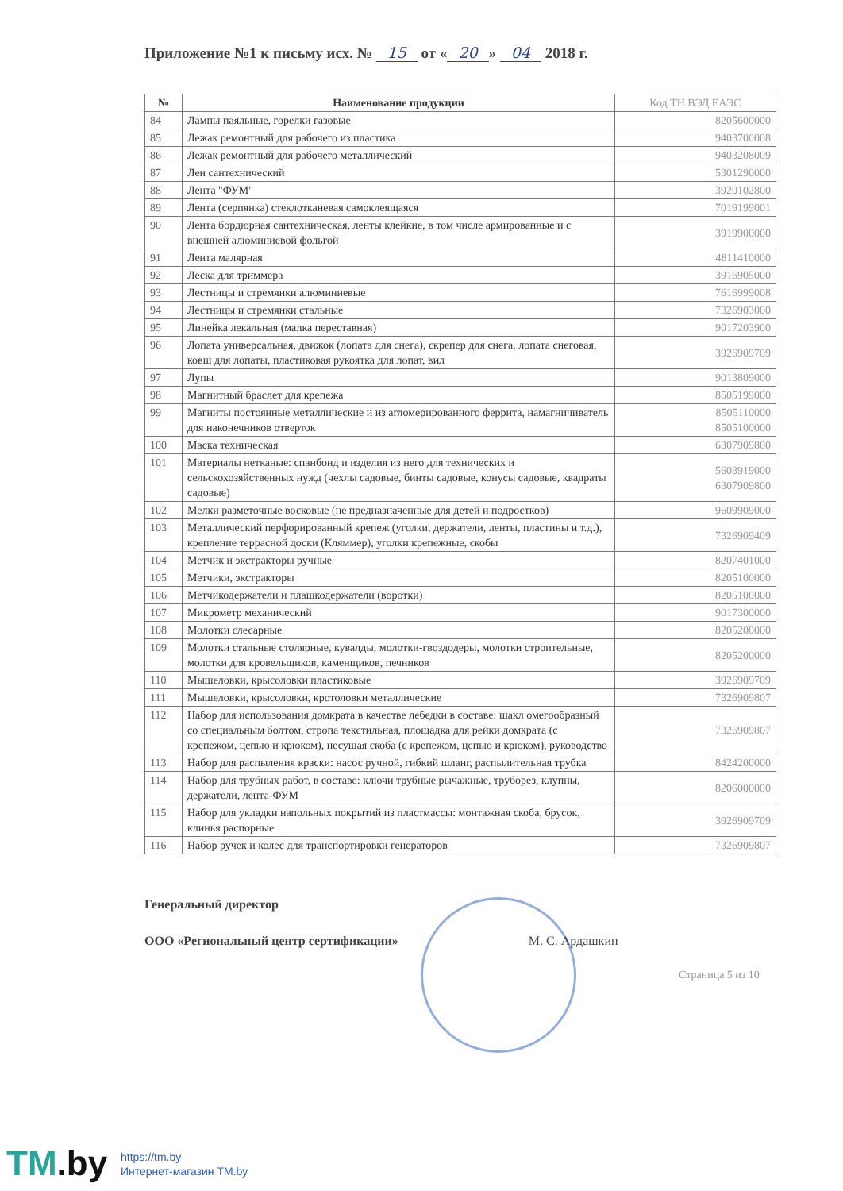Приложение №1 к письму исх. № 15 от « 20 » 04 2018 г.
| № | Наименование продукции | Код ТН ВЭД ЕАЭС |
| --- | --- | --- |
| 84 | Лампы паяльные, горелки газовые | 8205600000 |
| 85 | Лежак ремонтный для рабочего из пластика | 9403700008 |
| 86 | Лежак ремонтный для рабочего металлический | 9403208009 |
| 87 | Лен сантехнический | 5301290000 |
| 88 | Лента "ФУМ" | 3920102800 |
| 89 | Лента (серпянка) стеклотканевая самоклеящаяся | 7019199001 |
| 90 | Лента бордюрная сантехническая, ленты клейкие, в том числе армированные и с внешней алюминиевой фольгой | 3919900000 |
| 91 | Лента малярная | 4811410000 |
| 92 | Леска для триммера | 3916905000 |
| 93 | Лестницы и стремянки алюминиевые | 7616999008 |
| 94 | Лестницы и стремянки стальные | 7326903000 |
| 95 | Линейка лекальная (малка переставная) | 9017203900 |
| 96 | Лопата универсальная, движок (лопата для снега), скрепер для снега, лопата снеговая, ковш для лопаты, пластиковая рукоятка для лопат, вил | 3926909709 |
| 97 | Лупы | 9013809000 |
| 98 | Магнитный браслет для крепежа | 8505199000 |
| 99 | Магниты постоянные металлические и из агломерированного феррита, намагничиватель для наконечников отверток | 8505110000 8505100000 |
| 100 | Маска техническая | 6307909800 |
| 101 | Материалы нетканые: спанбонд и изделия из него для технических и сельскохозяйственных нужд (чехлы садовые, бинты садовые, конусы садовые, квадраты садовые) | 5603919000 6307909800 |
| 102 | Мелки разметочные восковые (не предназначенные для детей и подростков) | 9609909000 |
| 103 | Металлический перфорированный крепеж (уголки, держатели, ленты, пластины и т.д.), крепление террасной доски (Кляммер), уголки крепежные, скобы | 7326909409 |
| 104 | Метчик и экстракторы ручные | 8207401000 |
| 105 | Метчики, экстракторы | 8205100000 |
| 106 | Метчикодержатели и плашкодержатели (воротки) | 8205100000 |
| 107 | Микрометр механический | 9017300000 |
| 108 | Молотки слесарные | 8205200000 |
| 109 | Молотки стальные столярные, кувалды, молотки-гвоздодеры, молотки строительные, молотки для кровельщиков, каменщиков, печников | 8205200000 |
| 110 | Мышеловки, крысоловки пластиковые | 3926909709 |
| 111 | Мышеловки, крысоловки, кротоловки металлические | 7326909807 |
| 112 | Набор для использования домкрата в качестве лебедки в составе: шакл омегообразный со специальным болтом, стропа текстильная, площадка для рейки домкрата (с крепежом, цепью и крюком), несущая скоба (с крепежом, цепью и крюком), руководство | 7326909807 |
| 113 | Набор для распыления краски: насос ручной, гибкий шланг, распылительная трубка | 8424200000 |
| 114 | Набор для трубных работ, в составе: ключи трубные рычажные, труборез, клупны, держатели, лента-ФУМ | 8206000000 |
| 115 | Набор для укладки напольных покрытий из пластмассы: монтажная скоба, брусок, клинья распорные | 3926909709 |
| 116 | Набор ручек и колес для транспортировки генераторов | 7326909807 |
Генеральный директор
ООО «Региональный центр сертификации» М. С. Ардашкин
Страница 5 из 10
TM.by
https://tm.by
Интернет-магазин TM.by